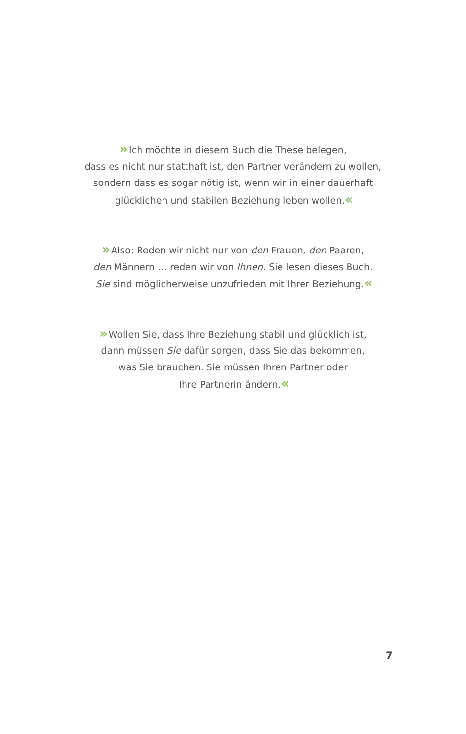» Ich möchte in diesem Buch die These belegen,
dass es nicht nur statthaft ist, den Partner verändern zu wollen,
sondern dass es sogar nötig ist, wenn wir in einer dauerhaft
glücklichen und stabilen Beziehung leben wollen.«
» Also: Reden wir nicht nur von den Frauen, den Paaren,
den Männern … reden wir von Ihnen. Sie lesen dieses Buch.
Sie sind möglicherweise unzufrieden mit Ihrer Beziehung.«
» Wollen Sie, dass Ihre Beziehung stabil und glücklich ist,
dann müssen Sie dafür sorgen, dass Sie das bekommen,
was Sie brauchen. Sie müssen Ihren Partner oder
Ihre Partnerin ändern.«
7